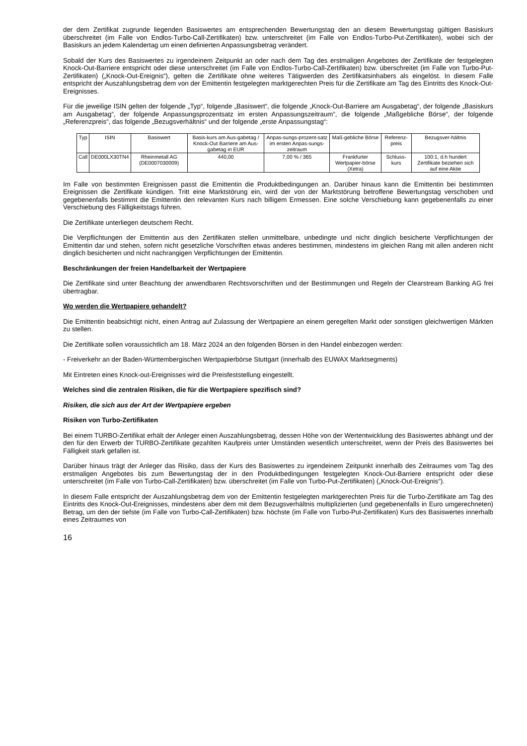der dem Zertifikat zugrunde liegenden Basiswertes am entsprechenden Bewertungstag den an diesem Bewertungstag gültigen Basiskurs überschreitet (im Falle von Endlos-Turbo-Call-Zertifikaten) bzw. unterschreitet (im Falle von Endlos-Turbo-Put-Zertifikaten), wobei sich der Basiskurs an jedem Kalendertag um einen definierten Anpassungsbetrag verändert.
Sobald der Kurs des Basiswertes zu irgendeinem Zeitpunkt an oder nach dem Tag des erstmaligen Angebotes der Zertifikate der festgelegten Knock-Out-Barriere entspricht oder diese unterschreitet (im Falle von Endlos-Turbo-Call-Zertifikaten) bzw. überschreitet (im Falle von Turbo-Put-Zertifikaten) („Knock-Out-Ereignis“), gelten die Zertifikate ohne weiteres Tätigwerden des Zertifikatsinhabers als eingelöst. In diesem Falle entspricht der Auszahlungsbetrag dem von der Emittentin festgelegten marktgerechten Preis für die Zertifikate am Tag des Eintritts des Knock-Out-Ereignisses.
Für die jeweilige ISIN gelten der folgende „Typ“, folgende „Basiswert“, die folgende „Knock-Out-Barriere am Ausgabetag“, der folgende „Basiskurs am Ausgabetag“, der folgende Anpassungsprozentsatz im ersten Anpassungszeitraum“, die folgende „Maßgebliche Börse“, der folgende „Referenzpreis“, das folgende „Bezugsverhältnis“ und der folgende „erste Anpassungstag“:
| Typ | ISIN | Basiswert | Basis-kurs am Aus-gabetag / Knock-Out Barriere am Aus-gabetag in EUR | Anpas-sungs-prozent-satz im ersten Anpas-sungs-zeitraum | Maß-gebliche Börse | Referenz-preis | Bezugsver-hältnis |
| Call | DE000LX30TN4 | Rheinmetall AG (DE0007030009) | 440,00 | 7,00 % / 365 | Frankfurter Wertpapier-börse (Xetra) | Schluss-kurs | 100:1, d.h hundert Zertifikate beziehen sich auf eine Aktie |
Im Falle von bestimmten Ereignissen passt die Emittentin die Produktbedingungen an. Darüber hinaus kann die Emittentin bei bestimmten Ereignissen die Zertifikate kündigen. Tritt eine Marktstörung ein, wird der von der Marktstörung betroffene Bewertungstag verschoben und gegebenenfalls bestimmt die Emittentin den relevanten Kurs nach billigem Ermessen. Eine solche Verschiebung kann gegebenenfalls zu einer Verschiebung des Fälligkeitstags führen.
Die Zertifikate unterliegen deutschem Recht.
Die Verpflichtungen der Emittentin aus den Zertifikaten stellen unmittelbare, unbedingte und nicht dinglich besicherte Verpflichtungen der Emittentin dar und stehen, sofern nicht gesetzliche Vorschriften etwas anderes bestimmen, mindestens im gleichen Rang mit allen anderen nicht dinglich besicherten und nicht nachrangigen Verpflichtungen der Emittentin.
Beschränkungen der freien Handelbarkeit der Wertpapiere
Die Zertifikate sind unter Beachtung der anwendbaren Rechtsvorschriften und der Bestimmungen und Regeln der Clearstream Banking AG frei übertragbar.
Wo werden die Wertpapiere gehandelt?
Die Emittentin beabsichtigt nicht, einen Antrag auf Zulassung der Wertpapiere an einem geregelten Markt oder sonstigen gleichwertigen Märkten zu stellen.
Die Zertifikate sollen voraussichtlich am 18. März 2024 an den folgenden Börsen in den Handel einbezogen werden:
- Freiverkehr an der Baden-Württembergischen Wertpapierbörse Stuttgart (innerhalb des EUWAX Marktsegments)
Mit Eintreten eines Knock-out-Ereignisses wird die Preisfeststellung eingestellt.
Welches sind die zentralen Risiken, die für die Wertpapiere spezifisch sind?
Risiken, die sich aus der Art der Wertpapiere ergeben
Risiken von Turbo-Zertifikaten
Bei einem TURBO-Zertifikat erhält der Anleger einen Auszahlungsbetrag, dessen Höhe von der Wertentwicklung des Basiswertes abhängt und der den für den Erwerb der TURBO-Zertifikate gezahlten Kaufpreis unter Umständen wesentlich unterschreitet, wenn der Preis des Basiswertes bei Fälligkeit stark gefallen ist.
Darüber hinaus trägt der Anleger das Risiko, dass der Kurs des Basiswertes zu irgendeinem Zeitpunkt innerhalb des Zeitraumes vom Tag des erstmaligen Angebotes bis zum Bewertungstag der in den Produktbedingungen festgelegten Knock-Out-Barriere entspricht oder diese unterschreitet (im Falle von Turbo-Call-Zertifikaten) bzw. überschreitet (im Falle von Turbo-Put-Zertifikaten) („Knock-Out-Ereignis“).
In diesem Falle entspricht der Auszahlungsbetrag dem von der Emittentin festgelegten marktgerechten Preis für die Turbo-Zertifikate am Tag des Eintritts des Knock-Out-Ereignisses, mindestens aber dem mit dem Bezugsverhältnis multiplizierten (und gegebenenfalls in Euro umgerechneten) Betrag, um den der tiefste (im Falle von Turbo-Call-Zertifikaten) bzw. höchste (im Falle von Turbo-Put-Zertifikaten) Kurs des Basiswertes innerhalb eines Zeitraumes von
16